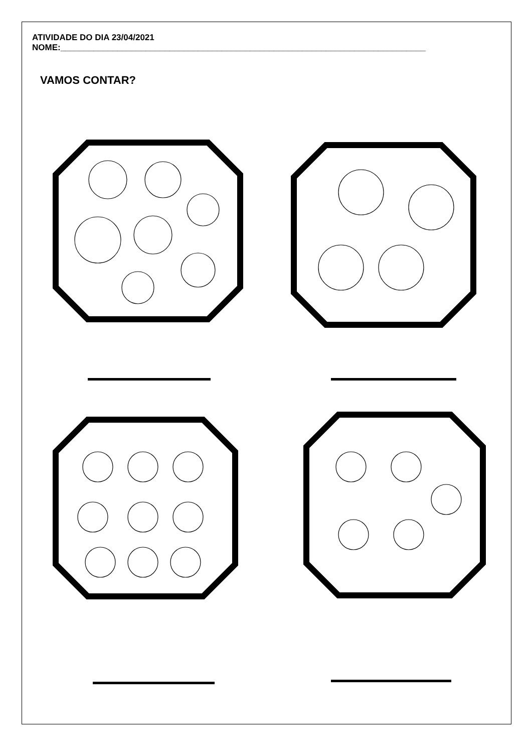ATIVIDADE DO DIA 23/04/2021
NOME:_____________________________________________________________________________
VAMOS CONTAR?